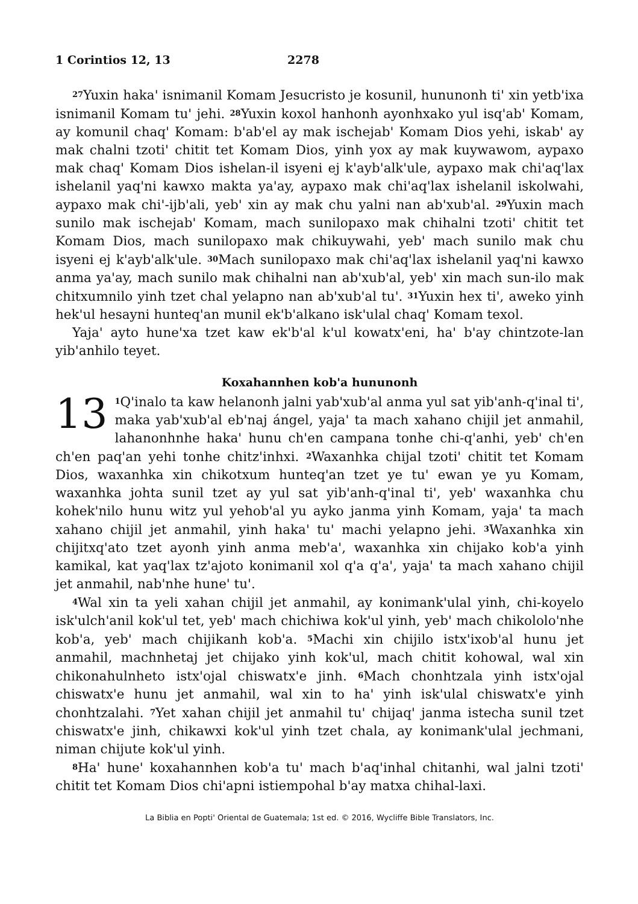1 Corintios 12, 13 2278
<sup>27</sup> Yuxin haka' isnimanil Komam Jesucristo je kosunil, hununonh ti' xin yetb'ixa isnimanil Komam tu' jehi. <sup>28</sup>Yuxin koxol hanhonh ayonhxako yul isq'ab' Komam, ay komunil chaq' Komam: b'ab'el ay mak ischejab' Komam Dios yehi, iskab' ay mak chalni tzoti' chitit tet Komam Dios, yinh yox ay mak kuywawom, aypaxo mak chaq' Komam Dios ishelan-il isyeni ej k'ayb'alk'ule, aypaxo mak chi'aq'lax ishelanil yaq'ni kawxo makta ya'ay, aypaxo mak chi'aq'lax ishelanil iskolwahi, aypaxo mak chi'-ijb'ali, yeb' xin ay mak chu yalni nan ab'xub'al. <sup>29</sup>Yuxin mach sunilo mak ischejab' Komam, mach sunilopaxo mak chihalni tzoti' chitit tet Komam Dios, mach sunilopaxo mak chikuywahi, yeb' mach sunilo mak chu isyeni ej k'ayb'alk'ule. <sup>30</sup>Mach sunilopaxo mak chi'aq'lax ishelanil yaq'ni kawxo anma ya'ay, mach sunilo mak chihalni nan ab'xub'al, yeb' xin mach sun-ilo mak chitxumnilo yinh tzet chal yelapno nan ab'xub'al tu'. <sup>31</sup>Yuxin hex ti', aweko yinh hek'ul hesayni hunteq'an munil ek'b'alkano isk'ulal chaq' Komam texol.
Yaja' ayto hune'xa tzet kaw ek'b'al k'ul kowatx'eni, ha' b'ay chintzote-lan yib'anhilo teyet.
Koxahannhen kob'a hununonh
13<sup>1</sup>Q'inalo ta kaw helanonh jalni yab'xub'al anma yul sat yib'anh-q'inal ti', maka yab'xub'al eb'naj ángel, yaja' ta mach xahano chijil jet anmahil, lahanonhnhe haka' hunu ch'en campana tonhe chi-q'anhi, yeb' ch'en ch'en paq'an yehi tonhe chitz'inhxi. <sup>2</sup>Waxanhka chijal tzoti' chitit tet Komam Dios, waxanhka xin chikotxum hunteq'an tzet ye tu' ewan ye yu Komam, waxanhka johta sunil tzet ay yul sat yib'anh-q'inal ti', yeb' waxanhka chu kohek'nilo hunu witz yul yehob'al yu ayko janma yinh Komam, yaja' ta mach xahano chijil jet anmahil, yinh haka' tu' machi yelapno jehi. <sup>3</sup>Waxanhka xin chijitxq'ato tzet ayonh yinh anma meb'a', waxanhka xin chijako kob'a yinh kamikal, kat yaq'lax tz'ajoto konimanil xol q'a q'a', yaja' ta mach xahano chijil jet anmahil, nab'nhe hune' tu'.
<sup>4</sup> Wal xin ta yeli xahan chijil jet anmahil, ay konimank'ulal yinh, chi-koyelo isk'ulch'anil kok'ul tet, yeb' mach chichiwa kok'ul yinh, yeb' mach chikololo'nhe kob'a, yeb' mach chijikanh kob'a. <sup>5</sup>Machi xin chijilo istx'ixob'al hunu jet anmahil, machnhetaj jet chijako yinh kok'ul, mach chitit kohowal, wal xin chikonahulnheto istx'ojal chiswatx'e jinh. <sup>6</sup>Mach chonhtzala yinh istx'ojal chiswatx'e hunu jet anmahil, wal xin to ha' yinh isk'ulal chiswatx'e yinh chonhtzalahi. <sup>7</sup>Yet xahan chijil jet anmahil tu' chijaq' janma istecha sunil tzet chiswatx'e jinh, chikawxi kok'ul yinh tzet chala, ay konimank'ulal jechmani, niman chijute kok'ul yinh.
<sup>8</sup> Ha' hune' koxahannhen kob'a tu' mach b'aq'inhal chitanhi, wal jalni tzoti' chitit tet Komam Dios chi'apni istiempohal b'ay matxa chihal-laxi.
La Biblia en Popti' Oriental de Guatemala; 1st ed. © 2016, Wycliffe Bible Translators, Inc.